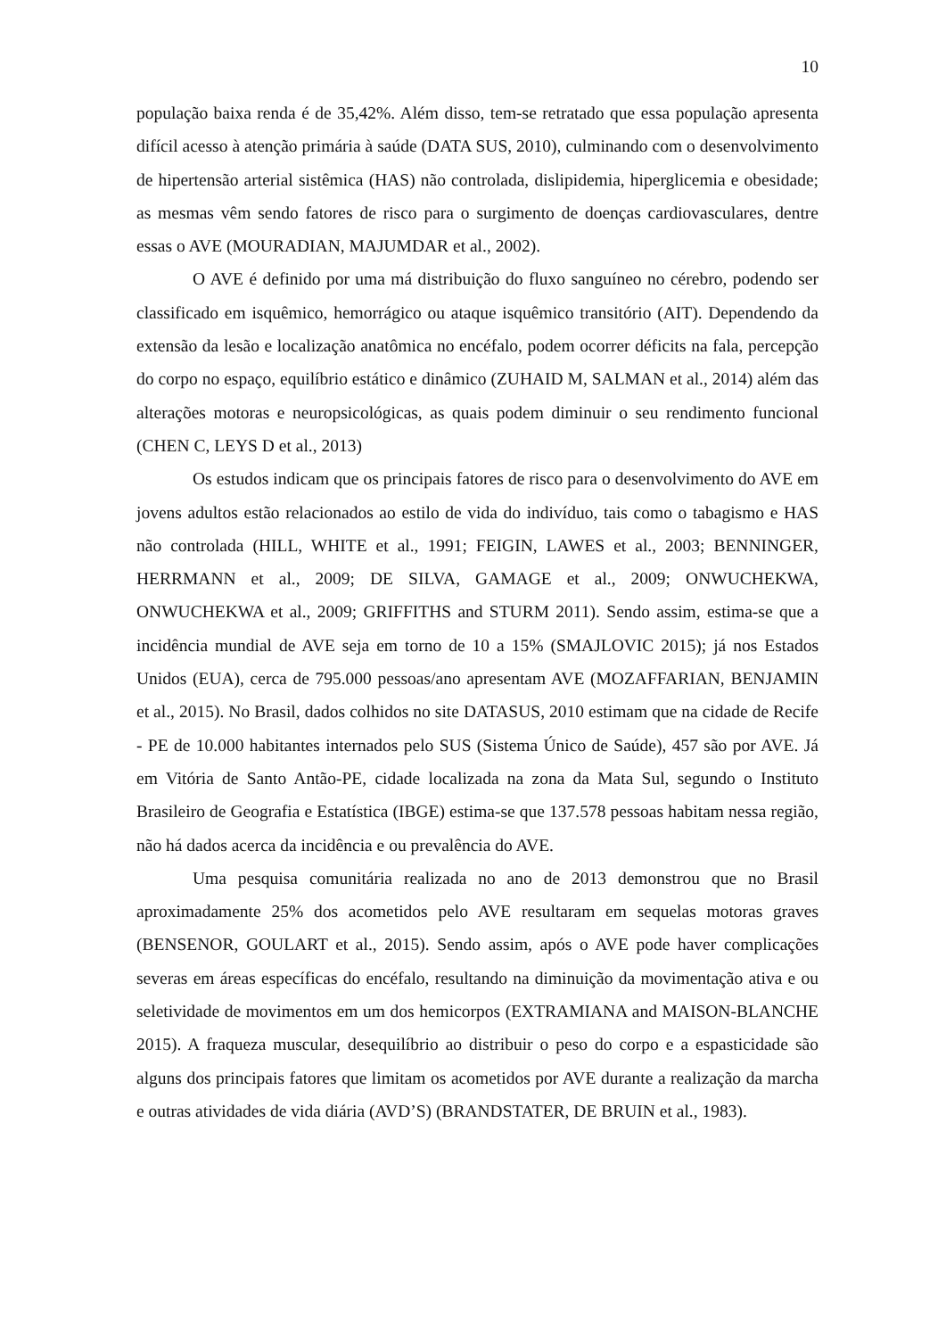10
população baixa renda é de 35,42%. Além disso, tem-se retratado que essa população apresenta difícil acesso à atenção primária à saúde (DATA SUS, 2010), culminando com o desenvolvimento de hipertensão arterial sistêmica (HAS) não controlada, dislipidemia, hiperglicemia e obesidade; as mesmas vêm sendo fatores de risco para o surgimento de doenças cardiovasculares, dentre essas o AVE (MOURADIAN, MAJUMDAR et al., 2002).
O AVE é definido por uma má distribuição do fluxo sanguíneo no cérebro, podendo ser classificado em isquêmico, hemorrágico ou ataque isquêmico transitório (AIT). Dependendo da extensão da lesão e localização anatômica no encéfalo, podem ocorrer déficits na fala, percepção do corpo no espaço, equilíbrio estático e dinâmico (ZUHAID M, SALMAN et al., 2014) além das alterações motoras e neuropsicológicas, as quais podem diminuir o seu rendimento funcional (CHEN C, LEYS D et al., 2013)
Os estudos indicam que os principais fatores de risco para o desenvolvimento do AVE em jovens adultos estão relacionados ao estilo de vida do indivíduo, tais como o tabagismo e HAS não controlada (HILL, WHITE et al., 1991; FEIGIN, LAWES et al., 2003; BENNINGER, HERRMANN et al., 2009; DE SILVA, GAMAGE et al., 2009; ONWUCHEKWA, ONWUCHEKWA et al., 2009; GRIFFITHS and STURM 2011). Sendo assim, estima-se que a incidência mundial de AVE seja em torno de 10 a 15% (SMAJLOVIC 2015); já nos Estados Unidos (EUA), cerca de 795.000 pessoas/ano apresentam AVE (MOZAFFARIAN, BENJAMIN et al., 2015). No Brasil, dados colhidos no site DATASUS, 2010 estimam que na cidade de Recife - PE de 10.000 habitantes internados pelo SUS (Sistema Único de Saúde), 457 são por AVE. Já em Vitória de Santo Antão-PE, cidade localizada na zona da Mata Sul, segundo o Instituto Brasileiro de Geografia e Estatística (IBGE) estima-se que 137.578 pessoas habitam nessa região, não há dados acerca da incidência e ou prevalência do AVE.
Uma pesquisa comunitária realizada no ano de 2013 demonstrou que no Brasil aproximadamente 25% dos acometidos pelo AVE resultaram em sequelas motoras graves (BENSENOR, GOULART et al., 2015). Sendo assim, após o AVE pode haver complicações severas em áreas específicas do encéfalo, resultando na diminuição da movimentação ativa e ou seletividade de movimentos em um dos hemicorpos (EXTRAMIANA and MAISON-BLANCHE 2015). A fraqueza muscular, desequilíbrio ao distribuir o peso do corpo e a espasticidade são alguns dos principais fatores que limitam os acometidos por AVE durante a realização da marcha e outras atividades de vida diária (AVD’S) (BRANDSTATER, DE BRUIN et al., 1983).